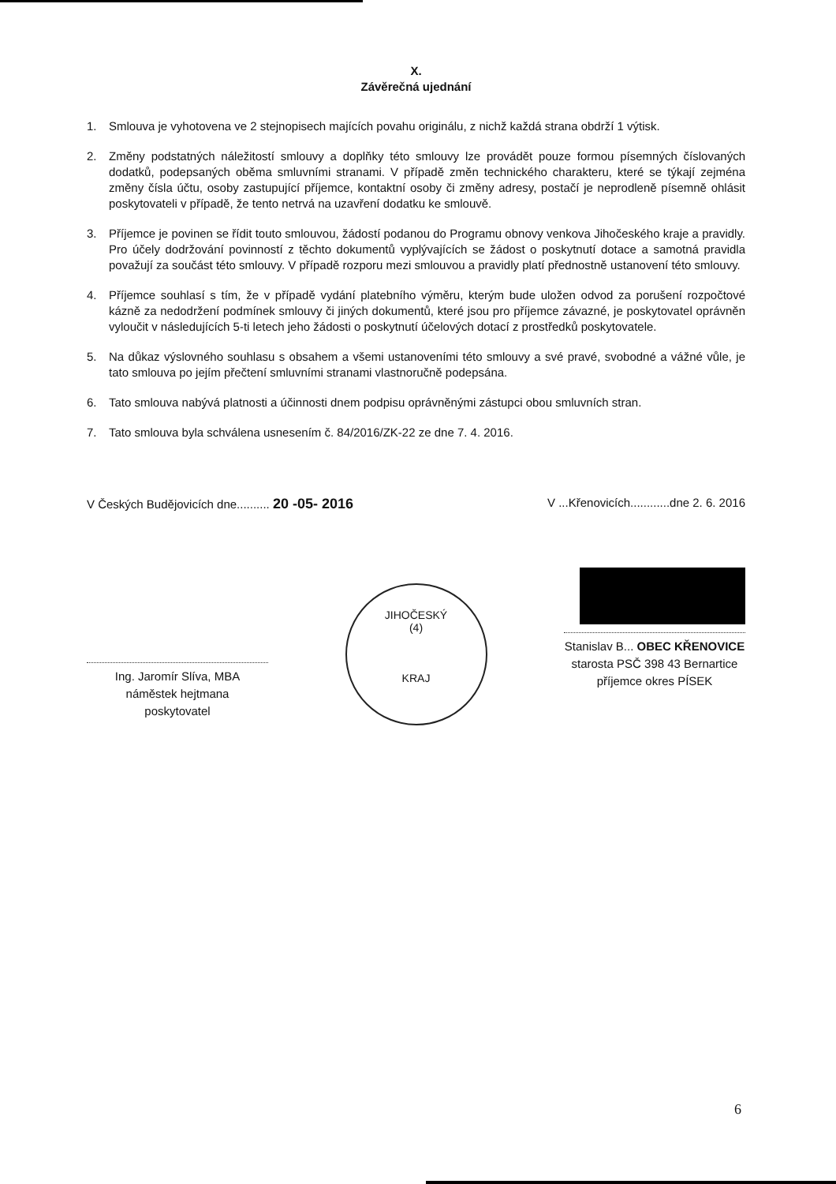X.
Závěrečná ujednání
1. Smlouva je vyhotovena ve 2 stejnopisech majících povahu originálu, z nichž každá strana obdrží 1 výtisk.
2. Změny podstatných náležitostí smlouvy a doplňky této smlouvy lze provádět pouze formou písemných číslovaných dodatků, podepsaných oběma smluvními stranami. V případě změn technického charakteru, které se týkají zejména změny čísla účtu, osoby zastupující příjemce, kontaktní osoby či změny adresy, postačí je neprodleně písemně ohlásit poskytovateli v případě, že tento netrvá na uzavření dodatku ke smlouvě.
3. Příjemce je povinen se řídit touto smlouvou, žádostí podanou do Programu obnovy venkova Jihočeského kraje a pravidly. Pro účely dodržování povinností z těchto dokumentů vyplývajících se žádost o poskytnutí dotace a samotná pravidla považují za součást této smlouvy. V případě rozporu mezi smlouvou a pravidly platí přednostně ustanovení této smlouvy.
4. Příjemce souhlasí s tím, že v případě vydání platebního výměru, kterým bude uložen odvod za porušení rozpočtové kázně za nedodržení podmínek smlouvy či jiných dokumentů, které jsou pro příjemce závazné, je poskytovatel oprávněn vyloučit v následujících 5-ti letech jeho žádosti o poskytnutí účelových dotací z prostředků poskytovatele.
5. Na důkaz výslovného souhlasu s obsahem a všemi ustanoveními této smlouvy a své pravé, svobodné a vážné vůle, je tato smlouva po jejím přečtení smluvními stranami vlastnoručně podepsána.
6. Tato smlouva nabývá platnosti a účinnosti dnem podpisu oprávněnými zástupci obou smluvních stran.
7. Tato smlouva byla schválena usnesením č. 84/2016/ZK-22 ze dne 7. 4. 2016.
V Českých Budějovicích dne.......... 20 -05- 2016
V ...Křenovicích............dne 2. 6. 2016
Ing. Jaromír Slíva, MBA
náměstek hejtmana
poskytovatel
JIHOČESKÝ
(4)
KRAJ
Stanislav B... OBEC KŘENOVICE
starosta PSČ 398 43 Bernartice
příjemce okres PÍSEK
6